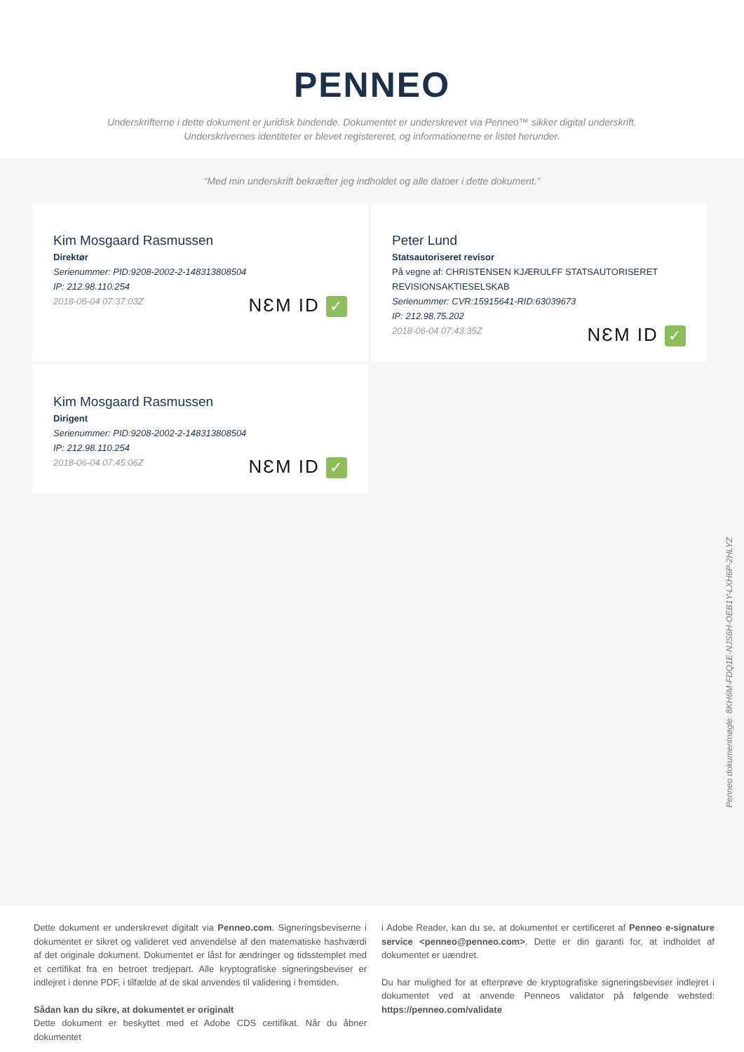PENNEO
Underskrifterne i dette dokument er juridisk bindende. Dokumentet er underskrevet via Penneo™ sikker digital underskrift.
Underskrivernes identiteter er blevet registereret, og informationerne er listet herunder.
“Med min underskrift bekræfter jeg indholdet og alle datoer i dette dokument.”
Kim Mosgaard Rasmussen
Direktør
Serienummer: PID:9208-2002-2-148313808504
IP: 212.98.110.254
2018-06-04 07:37:03Z
NƐM ID ✓
Peter Lund
Statsautoriseret revisor
På vegne af: CHRISTENSEN KJÆRULFF STATSAUTORISERET REVISIONSAKTIESELSKAB
Serienummer: CVR:15915641-RID:63039673
IP: 212.98.75.202
2018-06-04 07:43:35Z
NƐM ID ✓
Kim Mosgaard Rasmussen
Dirigent
Serienummer: PID:9208-2002-2-148313808504
IP: 212.98.110.254
2018-06-04 07:45:06Z
NƐM ID ✓
Penneo dokumentnøgle: 8KH6M-FDQ1E-NJS6H-OEB1Y-LXH6P-2HLYZ
Dette dokument er underskrevet digitalt via Penneo.com. Signeringsbeviserne i dokumentet er sikret og valideret ved anvendelse af den matematiske hashværdi af det originale dokument. Dokumentet er låst for ændringer og tidsstemplet med et certifikat fra en betroet tredjepart. Alle kryptografiske signeringsbeviser er indlejret i denne PDF, i tilfælde af de skal anvendes til validering i fremtiden.
Sådan kan du sikre, at dokumentet er originalt
Dette dokument er beskyttet med et Adobe CDS certifikat. Når du åbner dokumentet
i Adobe Reader, kan du se, at dokumentet er certificeret af Penneo e-signature service <penneo@penneo.com>. Dette er din garanti for, at indholdet af dokumentet er uændret.
Du har mulighed for at efterprøve de kryptografiske signeringsbeviser indlejret i dokumentet ved at anvende Penneos validator på følgende websted: https://penneo.com/validate